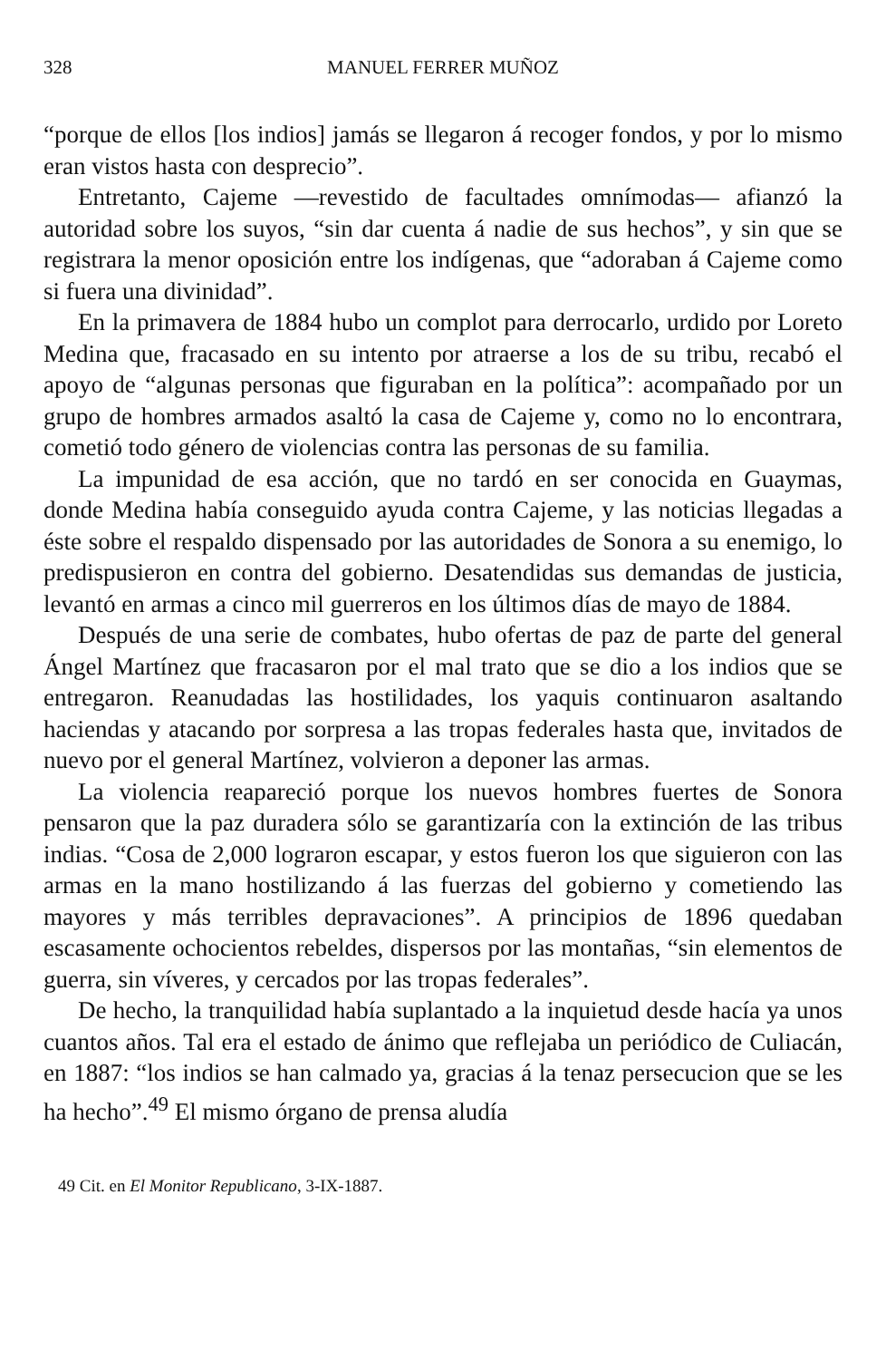328 MANUEL FERRER MUÑOZ
“porque de ellos [los indios] jamás se llegaron á recoger fondos, y por lo mismo eran vistos hasta con desprecio”.
Entretanto, Cajeme —revestido de facultades omnímodas— afianzó la autoridad sobre los suyos, “sin dar cuenta á nadie de sus hechos”, y sin que se registrara la menor oposición entre los indígenas, que “adoraban á Cajeme como si fuera una divinidad”.
En la primavera de 1884 hubo un complot para derrocarlo, urdido por Loreto Medina que, fracasado en su intento por atraerse a los de su tribu, recabó el apoyo de “algunas personas que figuraban en la política”: acompañado por un grupo de hombres armados asaltó la casa de Cajeme y, como no lo encontrara, cometió todo género de violencias contra las personas de su familia.
La impunidad de esa acción, que no tardó en ser conocida en Guaymas, donde Medina había conseguido ayuda contra Cajeme, y las noticias llegadas a éste sobre el respaldo dispensado por las autoridades de Sonora a su enemigo, lo predispusieron en contra del gobierno. Desatendidas sus demandas de justicia, levantó en armas a cinco mil guerreros en los últimos días de mayo de 1884.
Después de una serie de combates, hubo ofertas de paz de parte del general Ángel Martínez que fracasaron por el mal trato que se dio a los indios que se entregaron. Reanudadas las hostilidades, los yaquis continuaron asaltando haciendas y atacando por sorpresa a las tropas federales hasta que, invitados de nuevo por el general Martínez, volvieron a deponer las armas.
La violencia reapareció porque los nuevos hombres fuertes de Sonora pensaron que la paz duradera sólo se garantizaría con la extinción de las tribus indias. “Cosa de 2,000 lograron escapar, y estos fueron los que siguieron con las armas en la mano hostilizando á las fuerzas del gobierno y cometiendo las mayores y más terribles depravaciones”. A principios de 1896 quedaban escasamente ochocientos rebeldes, dispersos por las montañas, “sin elementos de guerra, sin víveres, y cercados por las tropas federales”.
De hecho, la tranquilidad había suplantado a la inquietud desde hacía ya unos cuantos años. Tal era el estado de ánimo que reflejaba un periódico de Culiacán, en 1887: “los indios se han calmado ya, gracias á la tenaz persecucion que se les ha hecho”.<sup>49</sup> El mismo órgano de prensa aludía
49 Cit. en El Monitor Republicano, 3-IX-1887.